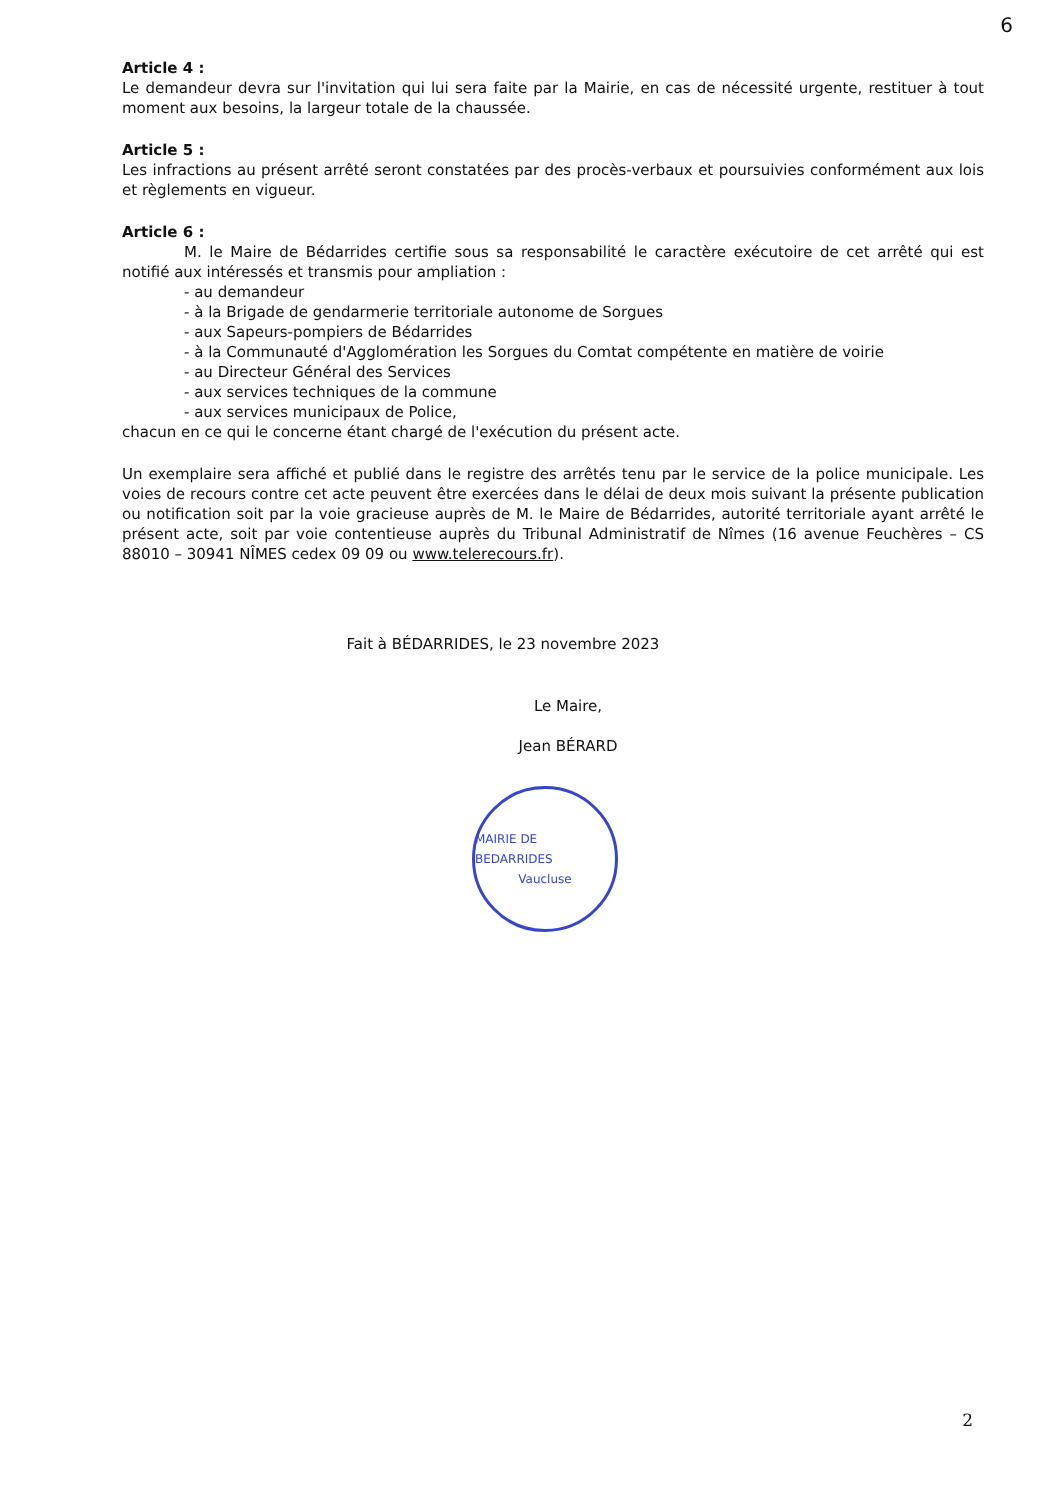6
Article 4 :
Le demandeur devra sur l'invitation qui lui sera faite par la Mairie, en cas de nécessité urgente, restituer à tout moment aux besoins, la largeur totale de la chaussée.
Article 5 :
Les infractions au présent arrêté seront constatées par des procès-verbaux et poursuivies conformément aux lois et règlements en vigueur.
Article 6 :
M. le Maire de Bédarrides certifie sous sa responsabilité le caractère exécutoire de cet arrêté qui est notifié aux intéressés et transmis pour ampliation :
- au demandeur
- à la Brigade de gendarmerie territoriale autonome de Sorgues
- aux Sapeurs-pompiers de Bédarrides
- à la Communauté d'Agglomération les Sorgues du Comtat compétente en matière de voirie
- au Directeur Général des Services
- aux services techniques de la commune
- aux services municipaux de Police,
chacun en ce qui le concerne étant chargé de l'exécution du présent acte.
Un exemplaire sera affiché et publié dans le registre des arrêtés tenu par le service de la police municipale. Les voies de recours contre cet acte peuvent être exercées dans le délai de deux mois suivant la présente publication ou notification soit par la voie gracieuse auprès de M. le Maire de Bédarrides, autorité territoriale ayant arrêté le présent acte, soit par voie contentieuse auprès du Tribunal Administratif de Nîmes (16 avenue Feuchères – CS 88010 – 30941 NÎMES cedex 09 09 ou www.telerecours.fr).
Fait à BÉDARRIDES, le 23 novembre 2023
Le Maire,
Jean BÉRARD
MAIRIE DE BEDARRIDES
Vaucluse
2